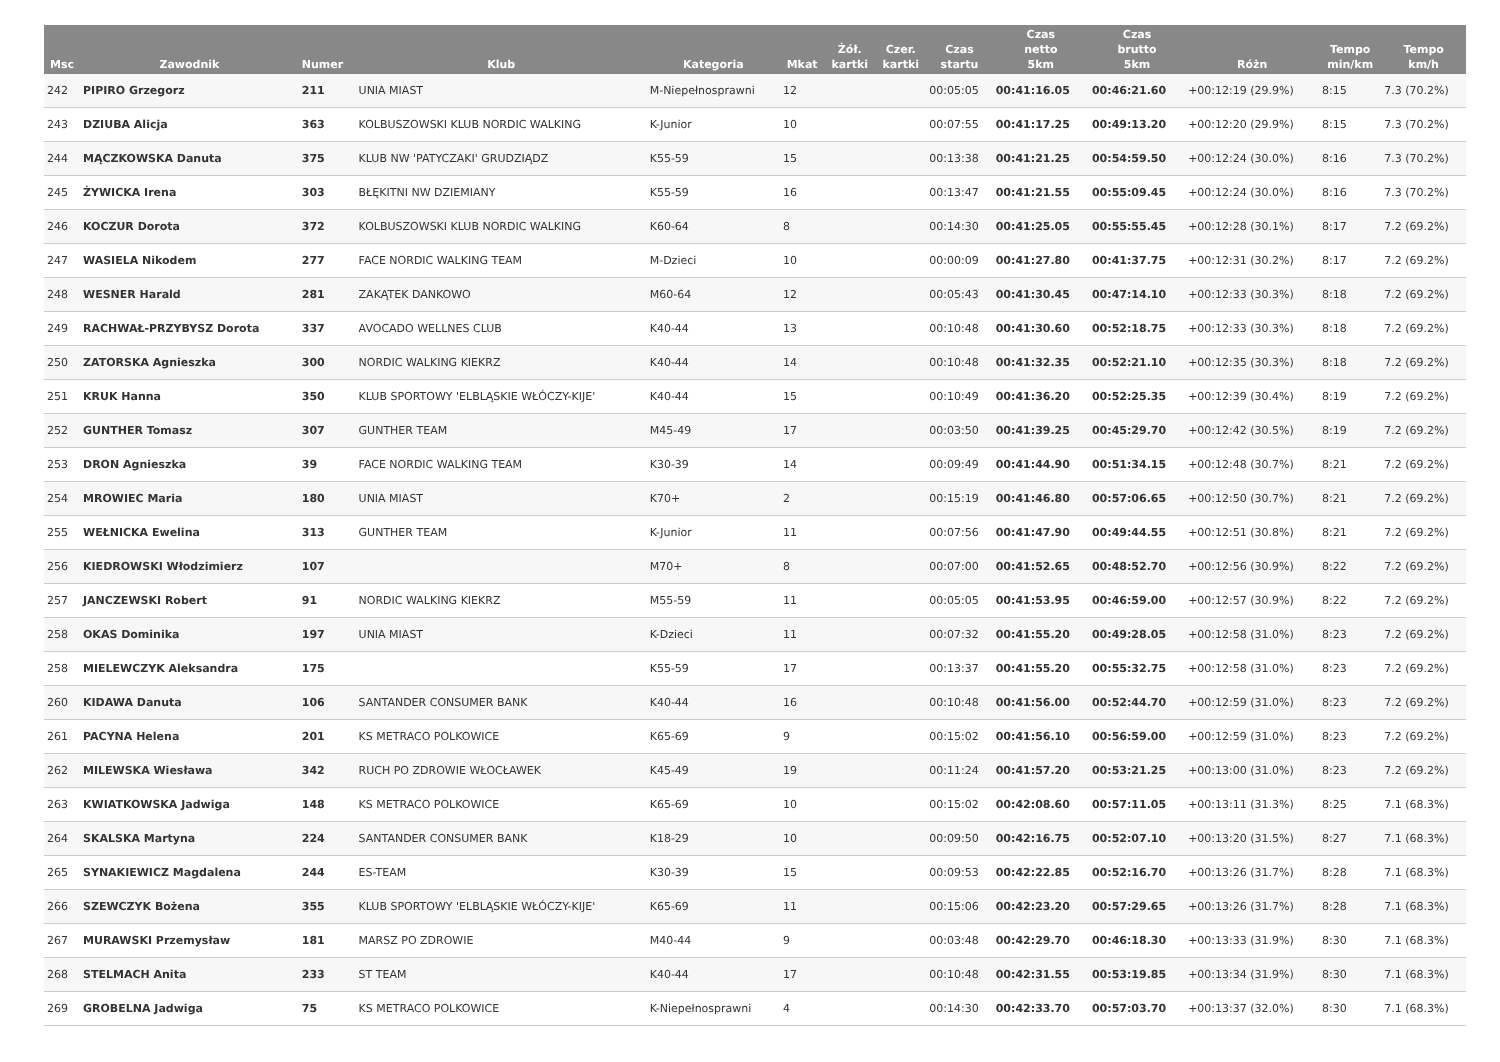| Msc | Zawodnik | Numer | Klub | Kategoria | Mkat | Żół. kartki | Czer. kartki | Czas startu | Czas netto 5km | Czas brutto 5km | Różn | Tempo min/km | Tempo km/h |
| --- | --- | --- | --- | --- | --- | --- | --- | --- | --- | --- | --- | --- | --- |
| 242 | PIPIRO Grzegorz | 211 | UNIA MIAST | M-Niepełnosprawni | 12 | | | 00:05:05 | 00:41:16.05 | 00:46:21.60 | +00:12:19 (29.9%) | 8:15 | 7.3 (70.2%) |
| 243 | DZIUBA Alicja | 363 | KOLBUSZOWSKI KLUB NORDIC WALKING | K-Junior | 10 | | | 00:07:55 | 00:41:17.25 | 00:49:13.20 | +00:12:20 (29.9%) | 8:15 | 7.3 (70.2%) |
| 244 | MĄCZKOWSKA Danuta | 375 | KLUB NW 'PATYCZAKI' GRUDZIĄDZ | K55-59 | 15 | | | 00:13:38 | 00:41:21.25 | 00:54:59.50 | +00:12:24 (30.0%) | 8:16 | 7.3 (70.2%) |
| 245 | ŻYWICKA Irena | 303 | BŁĘKITNI NW DZIEMIANY | K55-59 | 16 | | | 00:13:47 | 00:41:21.55 | 00:55:09.45 | +00:12:24 (30.0%) | 8:16 | 7.3 (70.2%) |
| 246 | KOCZUR Dorota | 372 | KOLBUSZOWSKI KLUB NORDIC WALKING | K60-64 | 8 | | | 00:14:30 | 00:41:25.05 | 00:55:55.45 | +00:12:28 (30.1%) | 8:17 | 7.2 (69.2%) |
| 247 | WASIELA Nikodem | 277 | FACE NORDIC WALKING TEAM | M-Dzieci | 10 | | | 00:00:09 | 00:41:27.80 | 00:41:37.75 | +00:12:31 (30.2%) | 8:17 | 7.2 (69.2%) |
| 248 | WESNER Harald | 281 | ZAKĄTEK DANKOWO | M60-64 | 12 | | | 00:05:43 | 00:41:30.45 | 00:47:14.10 | +00:12:33 (30.3%) | 8:18 | 7.2 (69.2%) |
| 249 | RACHWAŁ-PRZYBYSZ Dorota | 337 | AVOCADO WELLNES CLUB | K40-44 | 13 | | | 00:10:48 | 00:41:30.60 | 00:52:18.75 | +00:12:33 (30.3%) | 8:18 | 7.2 (69.2%) |
| 250 | ZATORSKA Agnieszka | 300 | NORDIC WALKING KIEKRZ | K40-44 | 14 | | | 00:10:48 | 00:41:32.35 | 00:52:21.10 | +00:12:35 (30.3%) | 8:18 | 7.2 (69.2%) |
| 251 | KRUK Hanna | 350 | KLUB SPORTOWY 'ELBLĄSKIE WŁÓCZY-KIJE' | K40-44 | 15 | | | 00:10:49 | 00:41:36.20 | 00:52:25.35 | +00:12:39 (30.4%) | 8:19 | 7.2 (69.2%) |
| 252 | GUNTHER Tomasz | 307 | GUNTHER TEAM | M45-49 | 17 | | | 00:03:50 | 00:41:39.25 | 00:45:29.70 | +00:12:42 (30.5%) | 8:19 | 7.2 (69.2%) |
| 253 | DRON Agnieszka | 39 | FACE NORDIC WALKING TEAM | K30-39 | 14 | | | 00:09:49 | 00:41:44.90 | 00:51:34.15 | +00:12:48 (30.7%) | 8:21 | 7.2 (69.2%) |
| 254 | MROWIEC Maria | 180 | UNIA MIAST | K70+ | 2 | | | 00:15:19 | 00:41:46.80 | 00:57:06.65 | +00:12:50 (30.7%) | 8:21 | 7.2 (69.2%) |
| 255 | WEŁNICKA Ewelina | 313 | GUNTHER TEAM | K-Junior | 11 | | | 00:07:56 | 00:41:47.90 | 00:49:44.55 | +00:12:51 (30.8%) | 8:21 | 7.2 (69.2%) |
| 256 | KIEDROWSKI Włodzimierz | 107 | | M70+ | 8 | | | 00:07:00 | 00:41:52.65 | 00:48:52.70 | +00:12:56 (30.9%) | 8:22 | 7.2 (69.2%) |
| 257 | JANCZEWSKI Robert | 91 | NORDIC WALKING KIEKRZ | M55-59 | 11 | | | 00:05:05 | 00:41:53.95 | 00:46:59.00 | +00:12:57 (30.9%) | 8:22 | 7.2 (69.2%) |
| 258 | OKAS Dominika | 197 | UNIA MIAST | K-Dzieci | 11 | | | 00:07:32 | 00:41:55.20 | 00:49:28.05 | +00:12:58 (31.0%) | 8:23 | 7.2 (69.2%) |
| 258 | MIELEWCZYK Aleksandra | 175 | | K55-59 | 17 | | | 00:13:37 | 00:41:55.20 | 00:55:32.75 | +00:12:58 (31.0%) | 8:23 | 7.2 (69.2%) |
| 260 | KIDAWA Danuta | 106 | SANTANDER CONSUMER BANK | K40-44 | 16 | | | 00:10:48 | 00:41:56.00 | 00:52:44.70 | +00:12:59 (31.0%) | 8:23 | 7.2 (69.2%) |
| 261 | PACYNA Helena | 201 | KS METRACO POLKOWICE | K65-69 | 9 | | | 00:15:02 | 00:41:56.10 | 00:56:59.00 | +00:12:59 (31.0%) | 8:23 | 7.2 (69.2%) |
| 262 | MILEWSKA Wiesława | 342 | RUCH PO ZDROWIE WŁOCŁAWEK | K45-49 | 19 | | | 00:11:24 | 00:41:57.20 | 00:53:21.25 | +00:13:00 (31.0%) | 8:23 | 7.2 (69.2%) |
| 263 | KWIATKOWSKA Jadwiga | 148 | KS METRACO POLKOWICE | K65-69 | 10 | | | 00:15:02 | 00:42:08.60 | 00:57:11.05 | +00:13:11 (31.3%) | 8:25 | 7.1 (68.3%) |
| 264 | SKALSKA Martyna | 224 | SANTANDER CONSUMER BANK | K18-29 | 10 | | | 00:09:50 | 00:42:16.75 | 00:52:07.10 | +00:13:20 (31.5%) | 8:27 | 7.1 (68.3%) |
| 265 | SYNAKIEWICZ Magdalena | 244 | ES-TEAM | K30-39 | 15 | | | 00:09:53 | 00:42:22.85 | 00:52:16.70 | +00:13:26 (31.7%) | 8:28 | 7.1 (68.3%) |
| 266 | SZEWCZYK Bożena | 355 | KLUB SPORTOWY 'ELBLĄSKIE WŁÓCZY-KIJE' | K65-69 | 11 | | | 00:15:06 | 00:42:23.20 | 00:57:29.65 | +00:13:26 (31.7%) | 8:28 | 7.1 (68.3%) |
| 267 | MURAWSKI Przemysław | 181 | MARSZ PO ZDROWIE | M40-44 | 9 | | | 00:03:48 | 00:42:29.70 | 00:46:18.30 | +00:13:33 (31.9%) | 8:30 | 7.1 (68.3%) |
| 268 | STELMACH Anita | 233 | ST TEAM | K40-44 | 17 | | | 00:10:48 | 00:42:31.55 | 00:53:19.85 | +00:13:34 (31.9%) | 8:30 | 7.1 (68.3%) |
| 269 | GROBELNA Jadwiga | 75 | KS METRACO POLKOWICE | K-Niepełnosprawni | 4 | | | 00:14:30 | 00:42:33.70 | 00:57:03.70 | +00:13:37 (32.0%) | 8:30 | 7.1 (68.3%) |